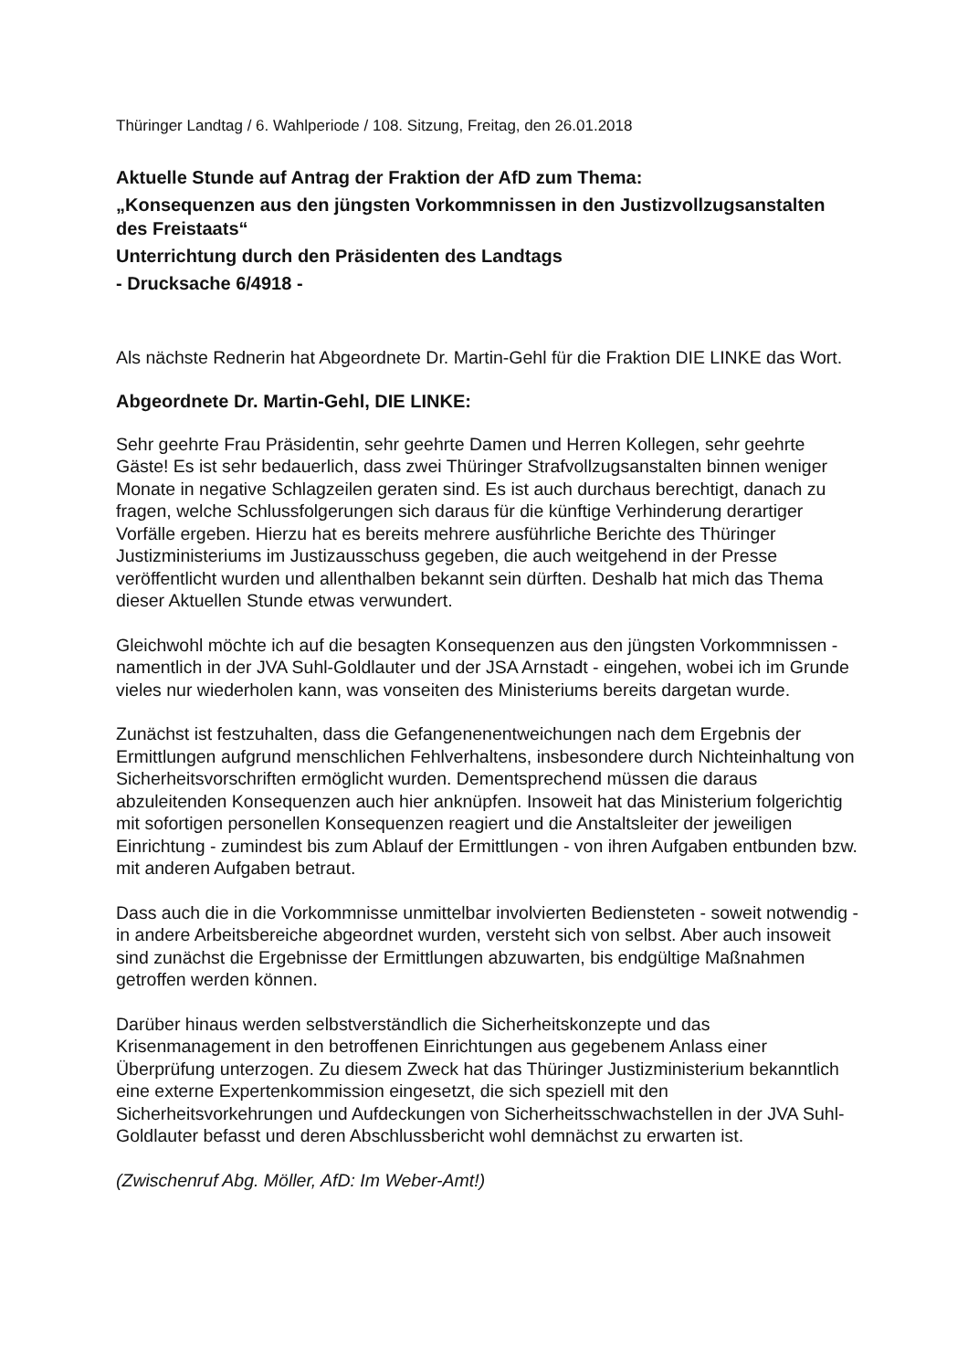Thüringer Landtag / 6. Wahlperiode / 108. Sitzung, Freitag, den 26.01.2018
Aktuelle Stunde auf Antrag der Fraktion der AfD zum Thema:
„Konsequenzen aus den jüngsten Vorkommnissen in den Justizvollzugsanstalten des Freistaats“Unterrichtung durch den Präsidenten des Landtags
- Drucksache 6/4918 -
Als nächste Rednerin hat Abgeordnete Dr. Martin-Gehl für die Fraktion DIE LINKE das Wort.
Abgeordnete Dr. Martin-Gehl, DIE LINKE:
Sehr geehrte Frau Präsidentin, sehr geehrte Damen und Herren Kollegen, sehr geehrte Gäste! Es ist sehr bedauerlich, dass zwei Thüringer Strafvollzugsanstalten binnen weniger Monate in negative Schlagzeilen geraten sind. Es ist auch durchaus berechtigt, danach zu fragen, welche Schlussfolgerungen sich daraus für die künftige Verhinderung derartiger Vorfälle ergeben. Hierzu hat es bereits mehrere ausführliche Berichte des Thüringer Justizministeriums im Justizausschuss gegeben, die auch weitgehend in der Presse veröffentlicht wurden und allenthalben bekannt sein dürften. Deshalb hat mich das Thema dieser Aktuellen Stunde etwas verwundert.
Gleichwohl möchte ich auf die besagten Konsequenzen aus den jüngsten Vorkommnissen - namentlich in der JVA Suhl-Goldlauter und der JSA Arnstadt - eingehen, wobei ich im Grunde vieles nur wiederholen kann, was vonseiten des Ministeriums bereits dargetan wurde.
Zunächst ist festzuhalten, dass die Gefangenenentweichungen nach dem Ergebnis der Ermittlungen aufgrund menschlichen Fehlverhaltens, insbesondere durch Nichteinhaltung von Sicherheitsvorschriften ermöglicht wurden. Dementsprechend müssen die daraus abzuleitenden Konsequenzen auch hier anknüpfen. Insoweit hat das Ministerium folgerichtig mit sofortigen personellen Konsequenzen reagiert und die Anstaltsleiter der jeweiligen Einrichtung - zumindest bis zum Ablauf der Ermittlungen - von ihren Aufgaben entbunden bzw. mit anderen Aufgaben betraut.
Dass auch die in die Vorkommnisse unmittelbar involvierten Bediensteten - soweit notwendig - in andere Arbeitsbereiche abgeordnet wurden, versteht sich von selbst. Aber auch insoweit sind zunächst die Ergebnisse der Ermittlungen abzuwarten, bis endgültige Maßnahmen getroffen werden können.
Darüber hinaus werden selbstverständlich die Sicherheitskonzepte und das Krisenmanagement in den betroffenen Einrichtungen aus gegebenem Anlass einer Überprüfung unterzogen. Zu diesem Zweck hat das Thüringer Justizministerium bekanntlich eine externe Expertenkommission eingesetzt, die sich speziell mit den Sicherheitsvorkehrungen und Aufdeckungen von Sicherheitsschwachstellen in der JVA Suhl-Goldlauter befasst und deren Abschlussbericht wohl demnächst zu erwarten ist.
(Zwischenruf Abg. Möller, AfD: Im Weber-Amt!)